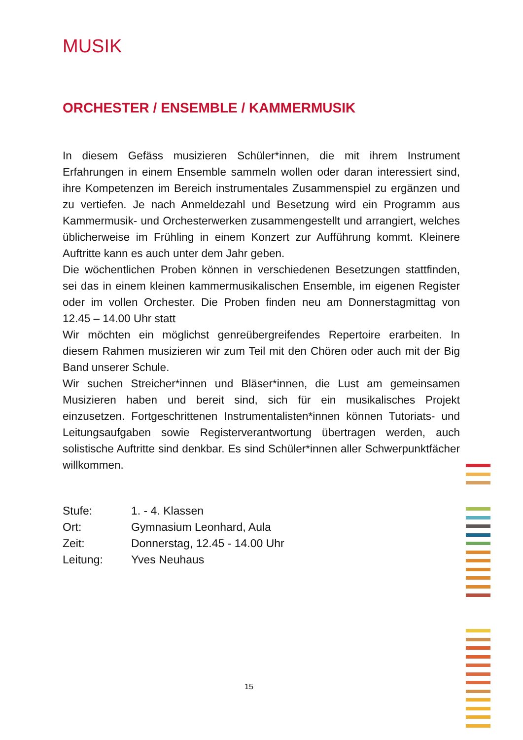MUSIK
ORCHESTER / ENSEMBLE / KAMMERMUSIK
In diesem Gefäss musizieren Schüler*innen, die mit ihrem Instrument Erfahrungen in einem Ensemble sammeln wollen oder daran interessiert sind, ihre Kompetenzen im Bereich instrumentales Zusammenspiel zu ergänzen und zu vertiefen. Je nach Anmeldezahl und Besetzung wird ein Programm aus Kammermusik- und Orchesterwerken zusammengestellt und arrangiert, welches üblicherweise im Frühling in einem Konzert zur Aufführung kommt. Kleinere Auftritte kann es auch unter dem Jahr geben.
Die wöchentlichen Proben können in verschiedenen Besetzungen stattfinden, sei das in einem kleinen kammermusikalischen Ensemble, im eigenen Register oder im vollen Orchester. Die Proben finden neu am Donnerstagmittag von 12.45 – 14.00 Uhr statt
Wir möchten ein möglichst genreübergreifendes Repertoire erarbeiten. In diesem Rahmen musizieren wir zum Teil mit den Chören oder auch mit der Big Band unserer Schule.
Wir suchen Streicher*innen und Bläser*innen, die Lust am gemeinsamen Musizieren haben und bereit sind, sich für ein musikalisches Projekt einzusetzen. Fortgeschrittenen Instrumentalisten*innen können Tutoriats- und Leitungsaufgaben sowie Registerverantwortung übertragen werden, auch solistische Auftritte sind denkbar. Es sind Schüler*innen aller Schwerpunktfächer willkommen.
| Stufe: | 1. - 4. Klassen |
| Ort: | Gymnasium Leonhard, Aula |
| Zeit: | Donnerstag, 12.45 - 14.00 Uhr |
| Leitung: | Yves Neuhaus |
15